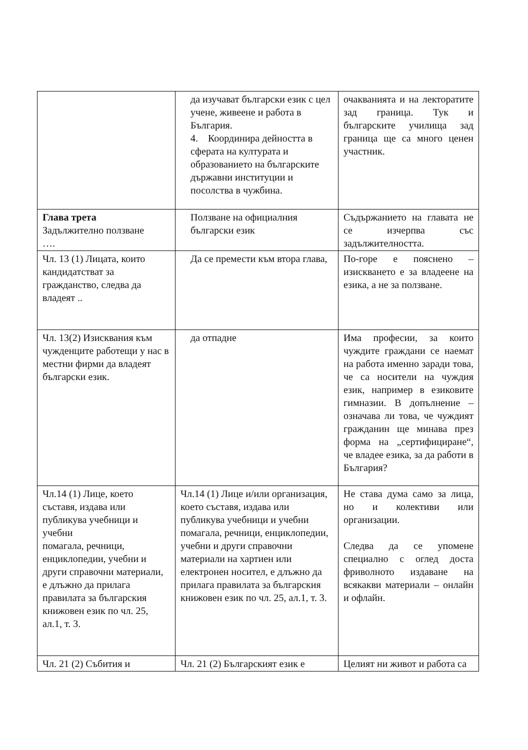| | да изучават български език с цел учене, живеене и работа в България. 4. Координира дейността в сферата на културата и образованието на българските държавни институции и посолства в чужбина. | очакванията и на лекторатите зад граница. Тук и българските училища зад граница ще са много ценен участник. |
| Глава трета Задължително ползване …. | Ползване на официалния български език | Съдържанието на главата не се изчерпва със задължителността. |
| Чл. 13 (1) Лицата, които кандидатстват за гражданство, следва да владеят .. | Да се премести към втора глава, | По-горе е пояснено – изискването е за владеене на езика, а не за ползване. |
| Чл. 13(2) Изисквания към чужденците работещи у нас в местни фирми да владеят български език. | да отпадне | Има професии, за които чуждите граждани се наемат на работа именно заради това, че са носители на чуждия език, например в езиковите гимназии. В допълнение – означава ли това, че чуждият гражданин ще минава през форма на „сертифициране“, че владее езика, за да работи в България? |
| Чл.14 (1) Лице, което съставя, издава или публикува учебници и учебни помагала, речници, енциклопедии, учебни и други справочни материали, е длъжно да прилага правилата за българския книжовен език по чл. 25, ал.1, т. 3. | Чл.14 (1) Лице и/или организация, което съставя, издава или публикува учебници и учебни помагала, речници, енциклопедии, учебни и други справочни материали на хартиен или електронен носител, е длъжно да прилага правилата за българския книжовен език по чл. 25, ал.1, т. 3. | Не става дума само за лица, но и колективи или организации. Следва да се упомене специално с оглед доста фриволното издаване на всякакви материали – онлайн и офлайн. |
| Чл. 21 (2) Събития и | Чл. 21 (2) Българският език е | Целият ни живот и работа са |